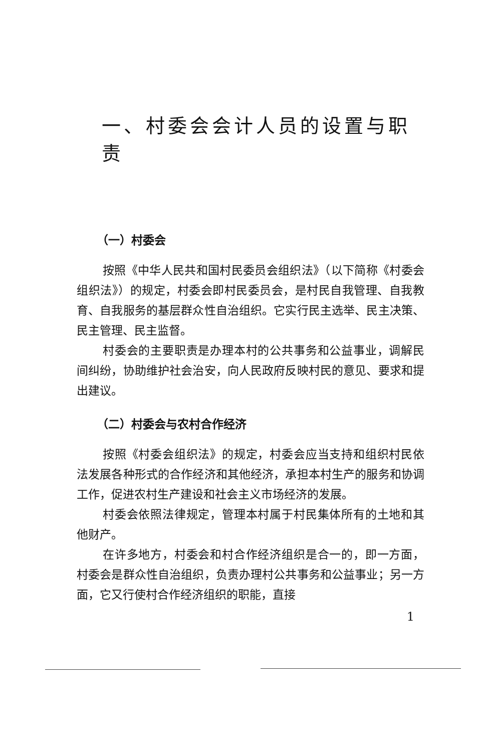一、村委会会计人员的设置与职责
（一）村委会
按照《中华人民共和国村民委员会组织法》（以下简称《村委会组织法》）的规定，村委会即村民委员会，是村民自我管理、自我教育、自我服务的基层群众性自治组织。它实行民主选举、民主决策、民主管理、民主监督。
村委会的主要职责是办理本村的公共事务和公益事业，调解民间纠纷，协助维护社会治安，向人民政府反映村民的意见、要求和提出建议。
（二）村委会与农村合作经济
按照《村委会组织法》的规定，村委会应当支持和组织村民依法发展各种形式的合作经济和其他经济，承担本村生产的服务和协调工作，促进农村生产建设和社会主义市场经济的发展。
村委会依照法律规定，管理本村属于村民集体所有的土地和其他财产。
在许多地方，村委会和村合作经济组织是合一的，即一方面，村委会是群众性自治组织，负责办理村公共事务和公益事业；另一方面，它又行使村合作经济组织的职能，直接
1